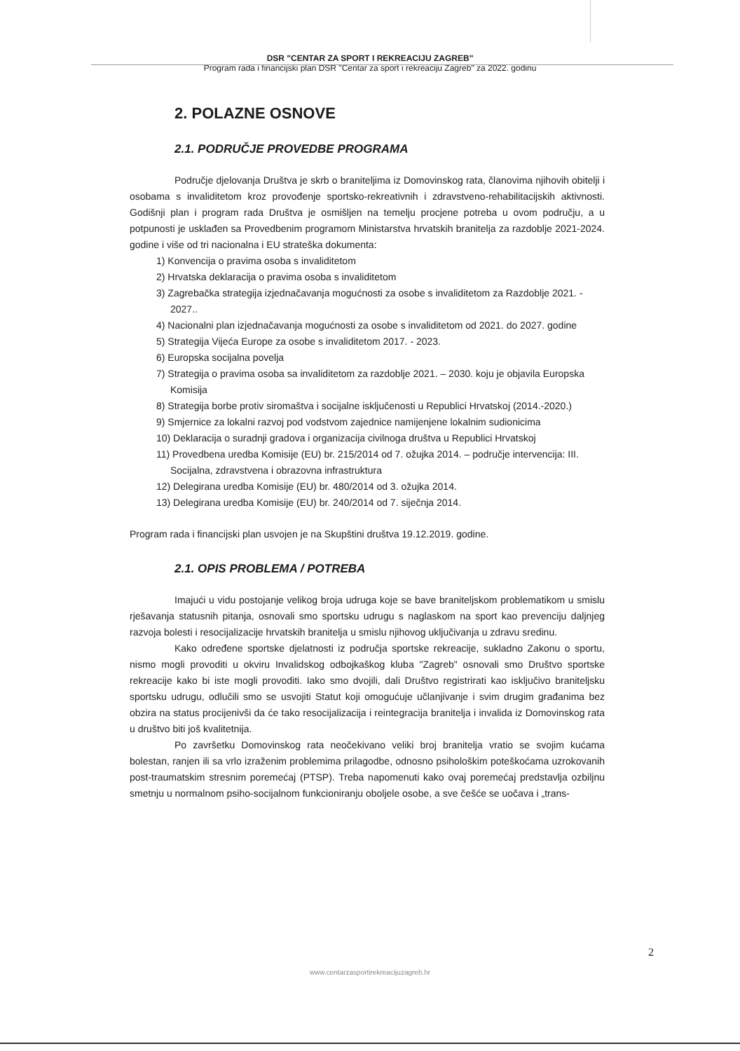DSR "CENTAR ZA SPORT I REKREACIJU ZAGREB"
Program rada i financijski plan DSR "Centar za sport i rekreaciju Zagreb" za 2022. godinu
2. POLAZNE OSNOVE
2.1. PODRUČJE PROVEDBE PROGRAMA
Područje djelovanja Društva je skrb o braniteljima iz Domovinskog rata, članovima njihovih obitelji i osobama s invaliditetom kroz provođenje sportsko-rekreativnih i zdravstveno-rehabilitacijskih aktivnosti. Godišnji plan i program rada Društva je osmišljen na temelju procjene potreba u ovom području, a u potpunosti je usklađen sa Provedbenim programom Ministarstva hrvatskih branitelja za razdoblje 2021-2024. godine i više od tri nacionalna i EU strateška dokumenta:
1) Konvencija o pravima osoba s invaliditetom
2) Hrvatska deklaracija o pravima osoba s invaliditetom
3) Zagrebačka strategija izjednačavanja mogućnosti za osobe s invaliditetom za Razdoblje 2021. - 2027..
4) Nacionalni plan izjednačavanja mogućnosti za osobe s invaliditetom od 2021. do 2027. godine
5) Strategija Vijeća Europe za osobe s invaliditetom 2017. - 2023.
6) Europska socijalna povelja
7) Strategija o pravima osoba sa invaliditetom za razdoblje 2021. – 2030. koju je objavila Europska Komisija
8) Strategija borbe protiv siromaštva i socijalne isključenosti u Republici Hrvatskoj (2014.-2020.)
9) Smjernice za lokalni razvoj pod vodstvom zajednice namijenjene lokalnim sudionicima
10) Deklaracija o suradnji gradova i organizacija civilnoga društva u Republici Hrvatskoj
11) Provedbena uredba Komisije (EU) br. 215/2014 od 7. ožujka 2014. – područje intervencija: III. Socijalna, zdravstvena i obrazovna infrastruktura
12) Delegirana uredba Komisije (EU) br. 480/2014 od 3. ožujka 2014.
13) Delegirana uredba Komisije (EU) br. 240/2014 od 7. siječnja 2014.
Program rada i financijski plan usvojen je na Skupštini društva 19.12.2019. godine.
2.1. OPIS PROBLEMA / POTREBA
Imajući u vidu postojanje velikog broja udruga koje se bave braniteljskom problematikom u smislu rješavanja statusnih pitanja, osnovali smo sportsku udrugu s naglaskom na sport kao prevenciju daljnjeg razvoja bolesti i resocijalizacije hrvatskih branitelja u smislu njihovog uključivanja u zdravu sredinu.
Kako određene sportske djelatnosti iz područja sportske rekreacije, sukladno Zakonu o sportu, nismo mogli provoditi u okviru Invalidskog odbojkaškog kluba "Zagreb" osnovali smo Društvo sportske rekreacije kako bi iste mogli provoditi. Iako smo dvojili, dali Društvo registrirati kao isključivo braniteljsku sportsku udrugu, odlučili smo se usvojiti Statut koji omogućuje učlanjivanje i svim drugim građanima bez obzira na status procijenivši da će tako resocijalizacija i reintegracija branitelja i invalida iz Domovinskog rata u društvo biti još kvalitetnija.
Po završetku Domovinskog rata neočekivano veliki broj branitelja vratio se svojim kućama bolestan, ranjen ili sa vrlo izraženim problemima prilagodbe, odnosno psihološkim poteškoćama uzrokovanih post-traumatskim stresnim poremećaj (PTSP). Treba napomenuti kako ovaj poremećaj predstavlja ozbiljnu smetnju u normalnom psiho-socijalnom funkcioniranju oboljele osobe, a sve češće se uočava i „trans-
2
www.centarzasportirekreacijuzagreb.hr